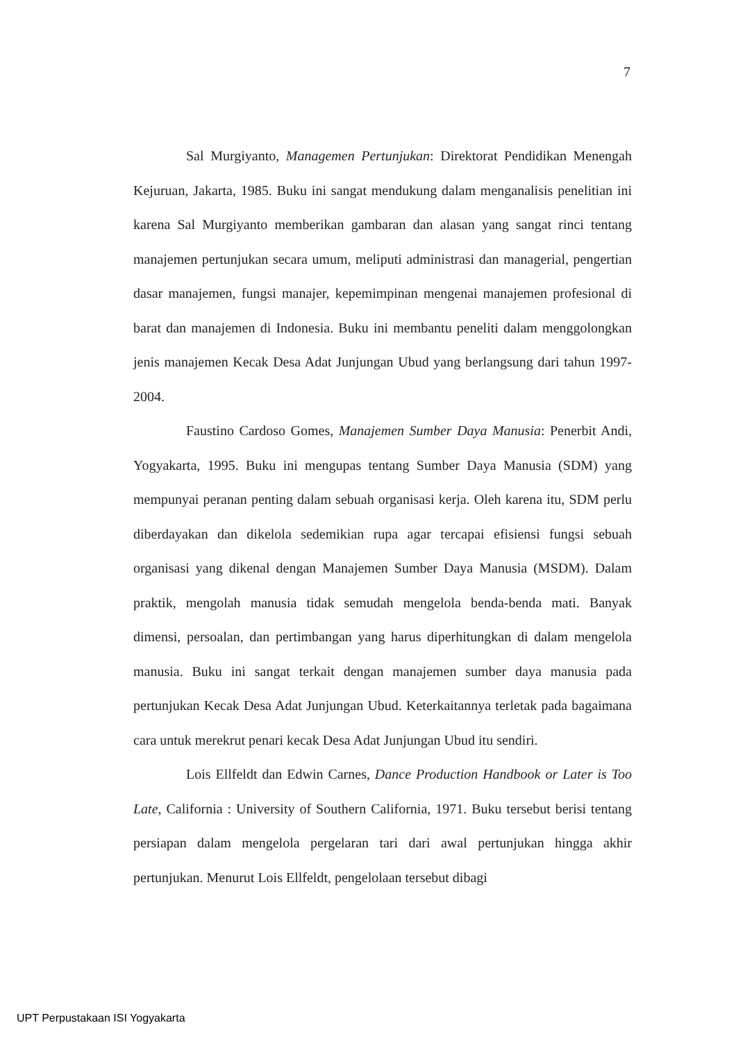7
Sal Murgiyanto, Managemen Pertunjukan: Direktorat Pendidikan Menengah Kejuruan, Jakarta, 1985. Buku ini sangat mendukung dalam menganalisis penelitian ini karena Sal Murgiyanto memberikan gambaran dan alasan yang sangat rinci tentang manajemen pertunjukan secara umum, meliputi administrasi dan managerial, pengertian dasar manajemen, fungsi manajer, kepemimpinan mengenai manajemen profesional di barat dan manajemen di Indonesia. Buku ini membantu peneliti dalam menggolongkan jenis manajemen Kecak Desa Adat Junjungan Ubud yang berlangsung dari tahun 1997-2004.
Faustino Cardoso Gomes, Manajemen Sumber Daya Manusia: Penerbit Andi, Yogyakarta, 1995. Buku ini mengupas tentang Sumber Daya Manusia (SDM) yang mempunyai peranan penting dalam sebuah organisasi kerja. Oleh karena itu, SDM perlu diberdayakan dan dikelola sedemikian rupa agar tercapai efisiensi fungsi sebuah organisasi yang dikenal dengan Manajemen Sumber Daya Manusia (MSDM). Dalam praktik, mengolah manusia tidak semudah mengelola benda-benda mati. Banyak dimensi, persoalan, dan pertimbangan yang harus diperhitungkan di dalam mengelola manusia. Buku ini sangat terkait dengan manajemen sumber daya manusia pada pertunjukan Kecak Desa Adat Junjungan Ubud. Keterkaitannya terletak pada bagaimana cara untuk merekrut penari kecak Desa Adat Junjungan Ubud itu sendiri.
Lois Ellfeldt dan Edwin Carnes, Dance Production Handbook or Later is Too Late, California : University of Southern California, 1971. Buku tersebut berisi tentang persiapan dalam mengelola pergelaran tari dari awal pertunjukan hingga akhir pertunjukan. Menurut Lois Ellfeldt, pengelolaan tersebut dibagi
UPT Perpustakaan ISI Yogyakarta